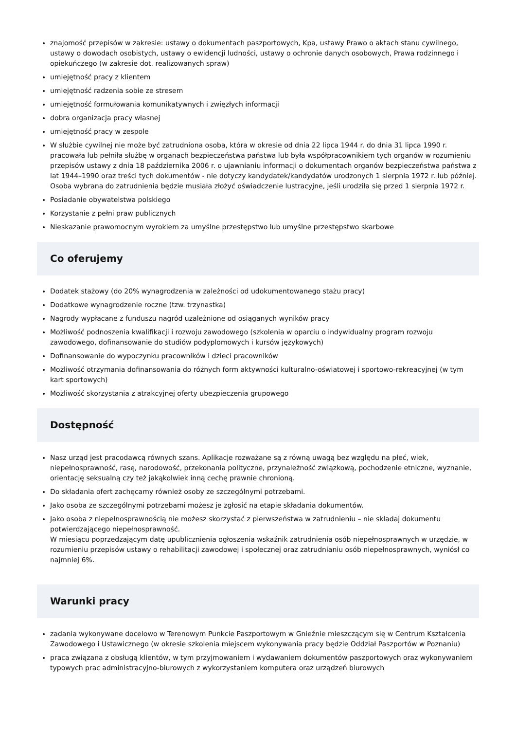znajomość przepisów w zakresie: ustawy o dokumentach paszportowych, Kpa, ustawy Prawo o aktach stanu cywilnego, ustawy o dowodach osobistych, ustawy o ewidencji ludności, ustawy o ochronie danych osobowych, Prawa rodzinnego i opiekuńczego (w zakresie dot. realizowanych spraw)
umiejętność pracy z klientem
umiejętność radzenia sobie ze stresem
umiejętność formułowania komunikatywnych i zwięzłych informacji
dobra organizacja pracy własnej
umiejętność pracy w zespole
W służbie cywilnej nie może być zatrudniona osoba, która w okresie od dnia 22 lipca 1944 r. do dnia 31 lipca 1990 r. pracowała lub pełniła służbę w organach bezpieczeństwa państwa lub była współpracownikiem tych organów w rozumieniu przepisów ustawy z dnia 18 października 2006 r. o ujawnianiu informacji o dokumentach organów bezpieczeństwa państwa z lat 1944–1990 oraz treści tych dokumentów - nie dotyczy kandydatek/kandydatów urodzonych 1 sierpnia 1972 r. lub później. Osoba wybrana do zatrudnienia będzie musiała złożyć oświadczenie lustracyjne, jeśli urodziła się przed 1 sierpnia 1972 r.
Posiadanie obywatelstwa polskiego
Korzystanie z pełni praw publicznych
Nieskazanie prawomocnym wyrokiem za umyślne przestępstwo lub umyślne przestępstwo skarbowe
Co oferujemy
Dodatek stażowy (do 20% wynagrodzenia w zależności od udokumentowanego stażu pracy)
Dodatkowe wynagrodzenie roczne (tzw. trzynastka)
Nagrody wypłacane z funduszu nagród uzależnione od osiąganych wyników pracy
Możliwość podnoszenia kwalifikacji i rozwoju zawodowego (szkolenia w oparciu o indywidualny program rozwoju zawodowego, dofinansowanie do studiów podyplomowych i kursów językowych)
Dofinansowanie do wypoczynku pracowników i dzieci pracowników
Możliwość otrzymania dofinansowania do różnych form aktywności kulturalno-oświatowej i sportowo-rekreacyjnej (w tym kart sportowych)
Możliwość skorzystania z atrakcyjnej oferty ubezpieczenia grupowego
Dostępność
Nasz urząd jest pracodawcą równych szans. Aplikacje rozważane są z równą uwagą bez względu na płeć, wiek, niepełnosprawność, rasę, narodowość, przekonania polityczne, przynależność związkową, pochodzenie etniczne, wyznanie, orientację seksualną czy też jakąkolwiek inną cechę prawnie chronioną.
Do składania ofert zachęcamy również osoby ze szczególnymi potrzebami.
Jako osoba ze szczególnymi potrzebami możesz je zgłosić na etapie składania dokumentów.
Jako osoba z niepełnosprawnością nie możesz skorzystać z pierwszeństwa w zatrudnieniu – nie składaj dokumentu potwierdzającego niepełnosprawność.
W miesiącu poprzedzającym datę upublicznienia ogłoszenia wskaźnik zatrudnienia osób niepełnosprawnych w urzędzie, w rozumieniu przepisów ustawy o rehabilitacji zawodowej i społecznej oraz zatrudnianiu osób niepełnosprawnych, wyniósł co najmniej 6%.
Warunki pracy
zadania wykonywane docelowo w Terenowym Punkcie Paszportowym w Gnieźnie mieszczącym się w Centrum Kształcenia Zawodowego i Ustawicznego (w okresie szkolenia miejscem wykonywania pracy będzie Oddział Paszportów w Poznaniu)
praca związana z obsługą klientów, w tym przyjmowaniem i wydawaniem dokumentów paszportowych oraz wykonywaniem typowych prac administracyjno-biurowych z wykorzystaniem komputera oraz urządzeń biurowych